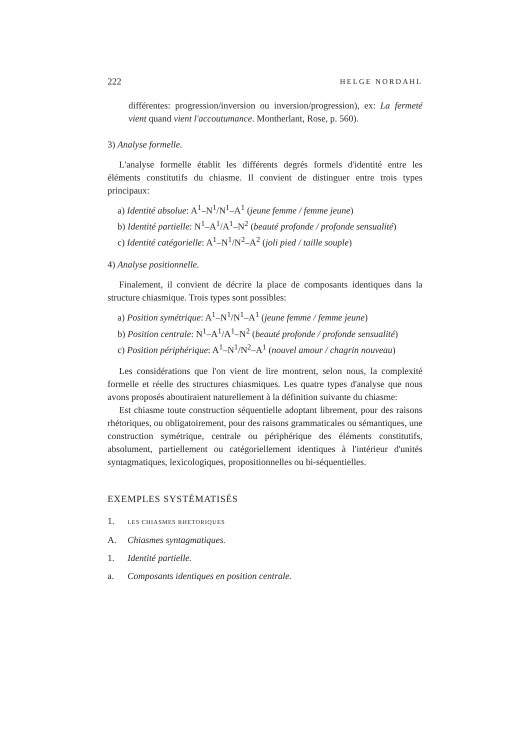222 HELGE NORDAHL
différentes: progression/inversion ou inversion/progression), ex: La fermeté vient quand vient l'accoutumance. Montherlant, Rose, p. 560).
3) Analyse formelle.
L'analyse formelle établit les différents degrés formels d'identité entre les éléments constitutifs du chiasme. Il convient de distinguer entre trois types principaux:
a) Identité absolue: A<sup>1</sup>–N<sup>1</sup>/N<sup>1</sup>–A<sup>1</sup> (jeune femme / femme jeune)
b) Identité partielle: N<sup>1</sup>–A<sup>1</sup>/A<sup>1</sup>–N<sup>2</sup> (beauté profonde / profonde sensualité)
c) Identité catégorielle: A<sup>1</sup>–N<sup>1</sup>/N<sup>2</sup>–A<sup>2</sup> (joli pied / taille souple)
4) Analyse positionnelle.
Finalement, il convient de décrire la place de composants identiques dans la structure chiasmique. Trois types sont possibles:
a) Position symétrique: A<sup>1</sup>–N<sup>1</sup>/N<sup>1</sup>–A<sup>1</sup> (jeune femme / femme jeune)
b) Position centrale: N<sup>1</sup>–A<sup>1</sup>/A<sup>1</sup>–N<sup>2</sup> (beauté profonde / profonde sensualité)
c) Position périphérique: A<sup>1</sup>–N<sup>1</sup>/N<sup>2</sup>–A<sup>1</sup> (nouvel amour / chagrin nouveau)
Les considérations que l'on vient de lire montrent, selon nous, la complexité formelle et réelle des structures chiasmiques. Les quatre types d'analyse que nous avons proposés aboutiraient naturellement à la définition suivante du chiasme:
Est chiasme toute construction séquentielle adoptant librement, pour des raisons rhétoriques, ou obligatoirement, pour des raisons grammaticales ou sémantiques, une construction symétrique, centrale ou périphérique des éléments constitutifs, absolument, partiellement ou catégoriellement identiques à l'intérieur d'unités syntagmatiques, lexicologiques, propositionnelles ou bi-séquentielles.
EXEMPLES SYSTÉMATISÉS
1. LES CHIASMES RHETORIQUES
A. Chiasmes syntagmatiques.
1. Identité partielle.
a. Composants identiques en position centrale.